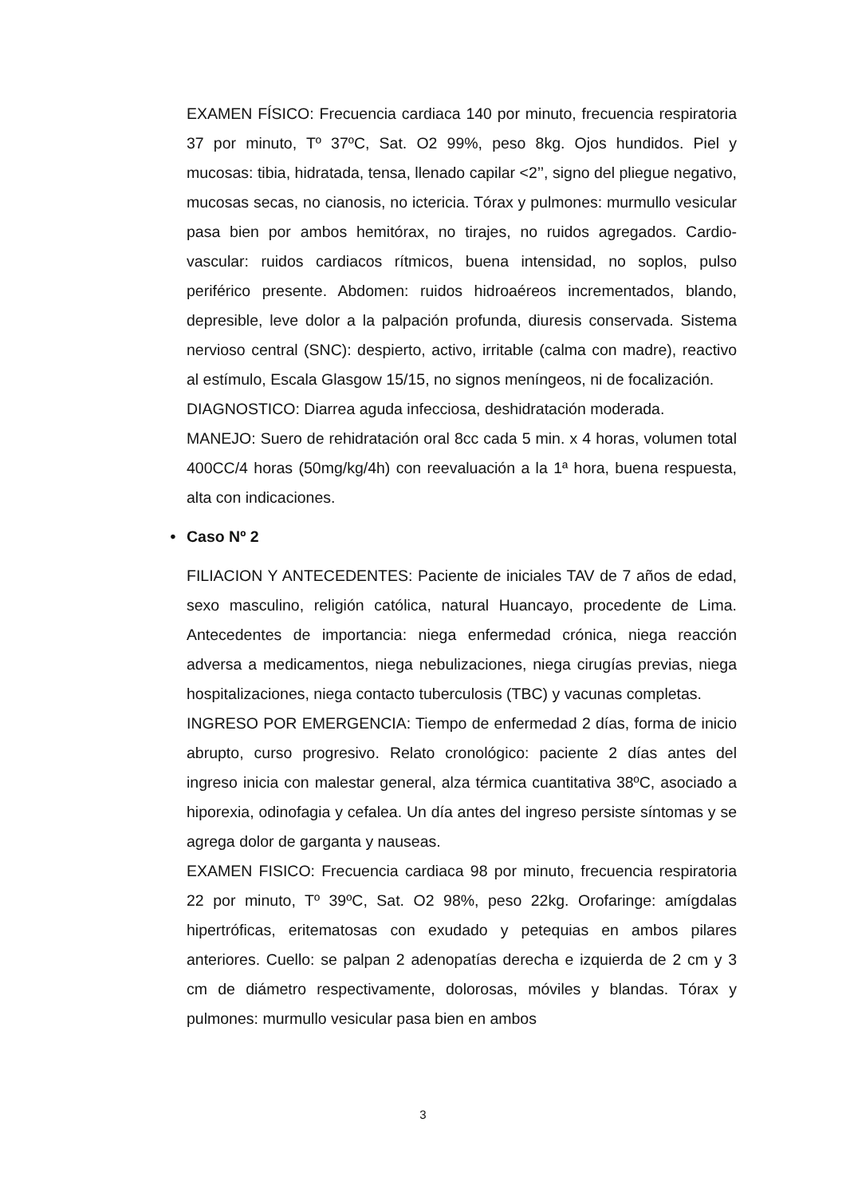EXAMEN FÍSICO: Frecuencia cardiaca 140 por minuto, frecuencia respiratoria 37 por minuto, Tº 37ºC, Sat. O2 99%, peso 8kg. Ojos hundidos. Piel y mucosas: tibia, hidratada, tensa, llenado capilar <2’’, signo del pliegue negativo, mucosas secas, no cianosis, no ictericia. Tórax y pulmones: murmullo vesicular pasa bien por ambos hemitórax, no tirajes, no ruidos agregados. Cardio-vascular: ruidos cardiacos rítmicos, buena intensidad, no soplos, pulso periférico presente. Abdomen: ruidos hidroaéreos incrementados, blando, depresible, leve dolor a la palpación profunda, diuresis conservada. Sistema nervioso central (SNC): despierto, activo, irritable (calma con madre), reactivo al estímulo, Escala Glasgow 15/15, no signos meníngeos, ni de focalización.
DIAGNOSTICO: Diarrea aguda infecciosa, deshidratación moderada.
MANEJO: Suero de rehidratación oral 8cc cada 5 min. x 4 horas, volumen total 400CC/4 horas (50mg/kg/4h) con reevaluación a la 1ª hora, buena respuesta, alta con indicaciones.
• Caso Nº 2
FILIACION Y ANTECEDENTES: Paciente de iniciales TAV de 7 años de edad, sexo masculino, religión católica, natural Huancayo, procedente de Lima. Antecedentes de importancia: niega enfermedad crónica, niega reacción adversa a medicamentos, niega nebulizaciones, niega cirugías previas, niega hospitalizaciones, niega contacto tuberculosis (TBC) y vacunas completas.
INGRESO POR EMERGENCIA: Tiempo de enfermedad 2 días, forma de inicio abrupto, curso progresivo. Relato cronológico: paciente 2 días antes del ingreso inicia con malestar general, alza térmica cuantitativa 38ºC, asociado a hiporexia, odinofagia y cefalea. Un día antes del ingreso persiste síntomas y se agrega dolor de garganta y nauseas.
EXAMEN FISICO: Frecuencia cardiaca 98 por minuto, frecuencia respiratoria 22 por minuto, Tº 39ºC, Sat. O2 98%, peso 22kg. Orofaringe: amígdalas hipertróficas, eritematosas con exudado y petequias en ambos pilares anteriores. Cuello: se palpan 2 adenopatías derecha e izquierda de 2 cm y 3 cm de diámetro respectivamente, dolorosas, móviles y blandas. Tórax y pulmones: murmullo vesicular pasa bien en ambos
3